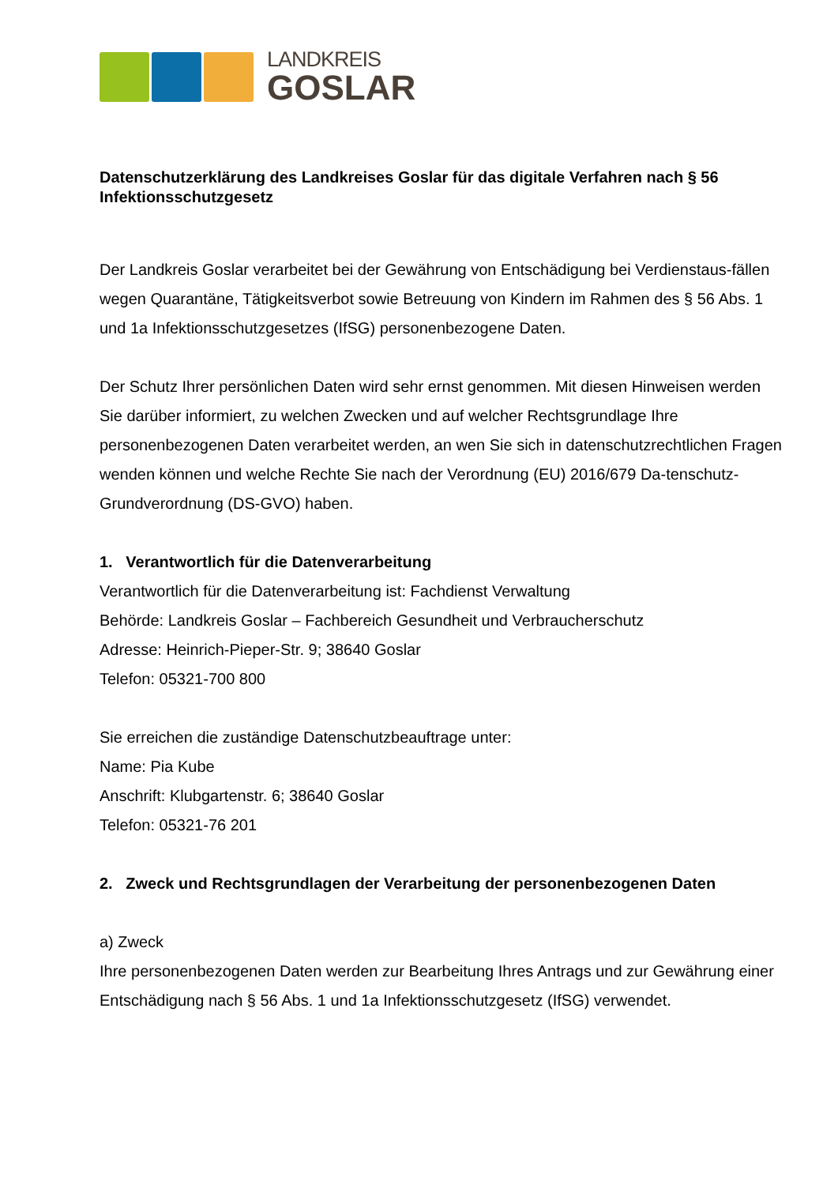LANDKREIS
GOSLAR
Datenschutzerklärung des Landkreises Goslar für das digitale Verfahren nach § 56 Infektionsschutzgesetz
Der Landkreis Goslar verarbeitet bei der Gewährung von Entschädigung bei Verdienstaus-fällen wegen Quarantäne, Tätigkeitsverbot sowie Betreuung von Kindern im Rahmen des § 56 Abs. 1 und 1a Infektionsschutzgesetzes (IfSG) personenbezogene Daten.
Der Schutz Ihrer persönlichen Daten wird sehr ernst genommen. Mit diesen Hinweisen werden Sie darüber informiert, zu welchen Zwecken und auf welcher Rechtsgrundlage Ihre personenbezogenen Daten verarbeitet werden, an wen Sie sich in datenschutzrechtlichen Fragen wenden können und welche Rechte Sie nach der Verordnung (EU) 2016/679 Da-tenschutz- Grundverordnung (DS-GVO) haben.
1. Verantwortlich für die Datenverarbeitung
Verantwortlich für die Datenverarbeitung ist: Fachdienst Verwaltung
Behörde: Landkreis Goslar – Fachbereich Gesundheit und Verbraucherschutz
Adresse: Heinrich-Pieper-Str. 9; 38640 Goslar
Telefon: 05321-700 800
Sie erreichen die zuständige Datenschutzbeauftrage unter:
Name: Pia Kube
Anschrift: Klubgartenstr. 6; 38640 Goslar
Telefon: 05321-76 201
2. Zweck und Rechtsgrundlagen der Verarbeitung der personenbezogenen Daten
a) Zweck
Ihre personenbezogenen Daten werden zur Bearbeitung Ihres Antrags und zur Gewährung einer Entschädigung nach § 56 Abs. 1 und 1a Infektionsschutzgesetz (IfSG) verwendet.